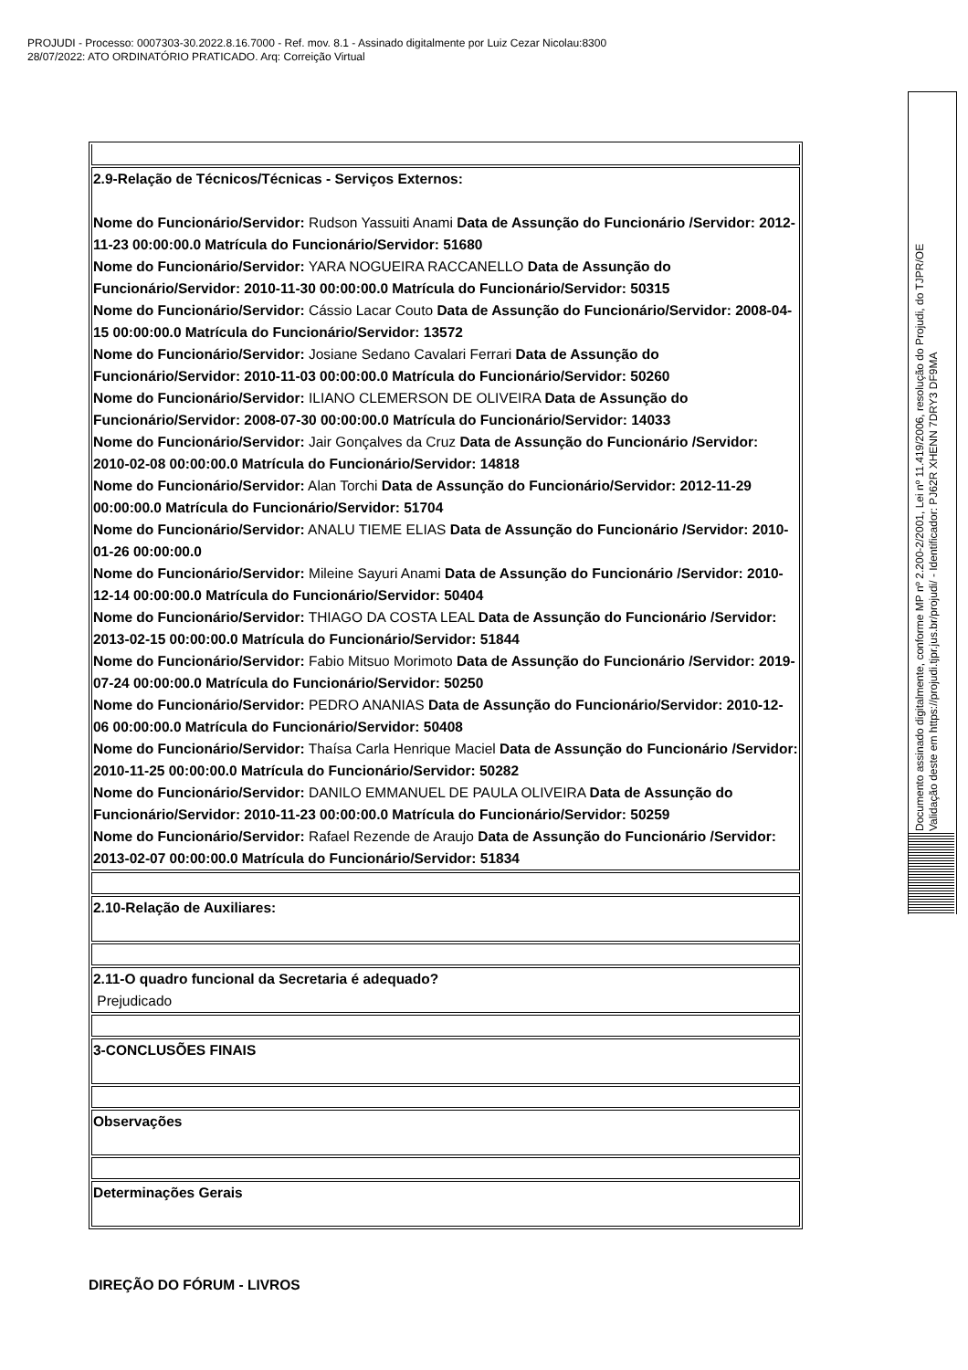PROJUDI - Processo: 0007303-30.2022.8.16.7000 - Ref. mov. 8.1 - Assinado digitalmente por Luiz Cezar Nicolau:8300
28/07/2022: ATO ORDINATÓRIO PRATICADO. Arq: Correição Virtual
| 2.9-Relação de Técnicos/Técnicas - Serviços Externos: Nome do Funcionário/Servidor: Rudson Yassuiti Anami Data de Assunção do Funcionário /Servidor: 2012-11-23 00:00:00.0 Matrícula do Funcionário/Servidor: 51680 Nome do Funcionário/Servidor: YARA NOGUEIRA RACCANELLO Data de Assunção do Funcionário/Servidor: 2010-11-30 00:00:00.0 Matrícula do Funcionário/Servidor: 50315 Nome do Funcionário/Servidor: Cássio Lacar Couto Data de Assunção do Funcionário/Servidor: 2008-04-15 00:00:00.0 Matrícula do Funcionário/Servidor: 13572 Nome do Funcionário/Servidor: Josiane Sedano Cavalari Ferrari Data de Assunção do Funcionário/Servidor: 2010-11-03 00:00:00.0 Matrícula do Funcionário/Servidor: 50260 Nome do Funcionário/Servidor: ILIANO CLEMERSON DE OLIVEIRA Data de Assunção do Funcionário/Servidor: 2008-07-30 00:00:00.0 Matrícula do Funcionário/Servidor: 14033 Nome do Funcionário/Servidor: Jair Gonçalves da Cruz Data de Assunção do Funcionário /Servidor: 2010-02-08 00:00:00.0 Matrícula do Funcionário/Servidor: 14818 Nome do Funcionário/Servidor: Alan Torchi Data de Assunção do Funcionário/Servidor: 2012-11-29 00:00:00.0 Matrícula do Funcionário/Servidor: 51704 Nome do Funcionário/Servidor: ANALU TIEME ELIAS Data de Assunção do Funcionário /Servidor: 2010-01-26 00:00:00.0 Nome do Funcionário/Servidor: Mileine Sayuri Anami Data de Assunção do Funcionário /Servidor: 2010-12-14 00:00:00.0 Matrícula do Funcionário/Servidor: 50404 Nome do Funcionário/Servidor: THIAGO DA COSTA LEAL Data de Assunção do Funcionário /Servidor: 2013-02-15 00:00:00.0 Matrícula do Funcionário/Servidor: 51844 Nome do Funcionário/Servidor: Fabio Mitsuo Morimoto Data de Assunção do Funcionário /Servidor: 2019-07-24 00:00:00.0 Matrícula do Funcionário/Servidor: 50250 Nome do Funcionário/Servidor: PEDRO ANANIAS Data de Assunção do Funcionário/Servidor: 2010-12-06 00:00:00.0 Matrícula do Funcionário/Servidor: 50408 Nome do Funcionário/Servidor: Thaísa Carla Henrique Maciel Data de Assunção do Funcionário /Servidor: 2010-11-25 00:00:00.0 Matrícula do Funcionário/Servidor: 50282 Nome do Funcionário/Servidor: DANILO EMMANUEL DE PAULA OLIVEIRA Data de Assunção do Funcionário/Servidor: 2010-11-23 00:00:00.0 Matrícula do Funcionário/Servidor: 50259 Nome do Funcionário/Servidor: Rafael Rezende de Araujo Data de Assunção do Funcionário /Servidor: 2013-02-07 00:00:00.0 Matrícula do Funcionário/Servidor: 51834 |
| 2.10-Relação de Auxiliares: |
| 2.11-O quadro funcional da Secretaria é adequado? Prejudicado |
| 3-CONCLUSÕES FINAIS |
| Observações |
| Determinações Gerais |
DIREÇÃO DO FÓRUM - LIVROS
Documento assinado digitalmente, conforme MP nº 2.200-2/2001, Lei nº 11.419/2006, resolução do Projudi, do TJPR/OE
Validação deste em https://projudi.tjpr.jus.br/projudi/ - Identificador: PJ62R XHENN 7DRY3 DF9MA